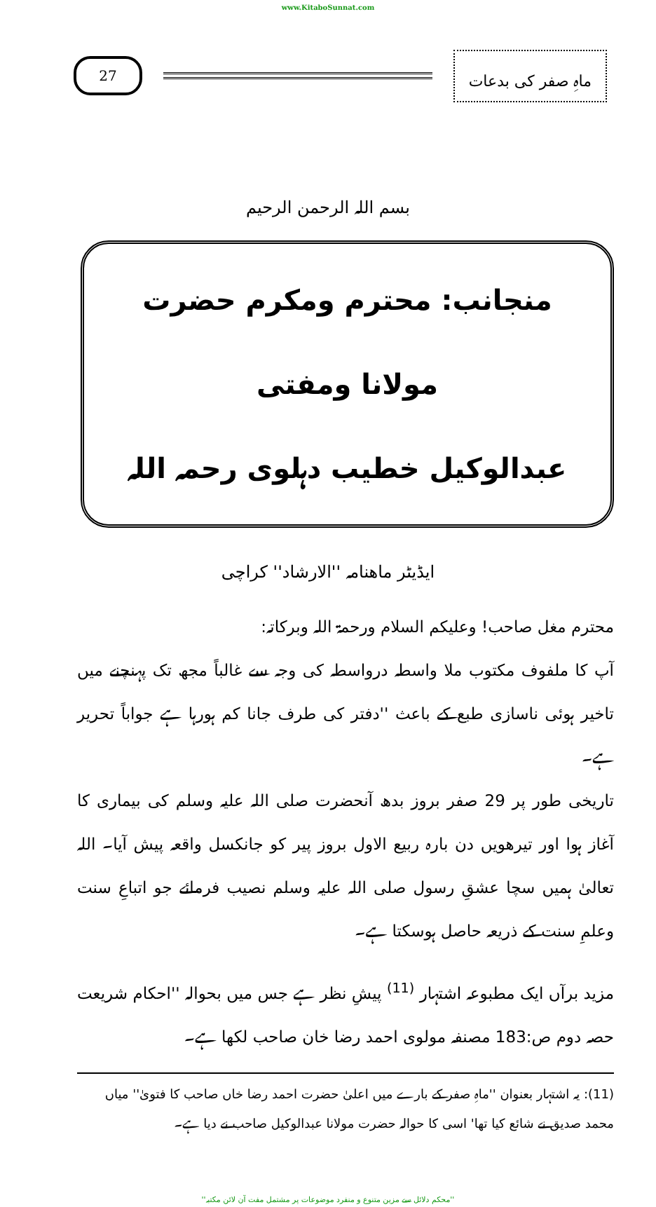www.KitaboSunnat.com
27
ماہِ صفر کی بدعات
بسم اللہ الرحمن الرحیم
منجانب: محترم ومکرم حضرت مولانا ومفتی
عبدالوکیل خطیب دہلوی رحمہ اللہ
ایڈیٹر ماھنامہ ''الارشاد'' کراچی
محترم مغل صاحب! وعلیکم السلام ورحمۃ اللہ وبرکاتہ:
آپ کا ملفوف مکتوب ملا واسطہ درواسطہ کی وجہ سے غالباً مجھ تک پہنچنے میں تاخیر ہوئی ناسازی طبع کے باعث ''دفتر کی طرف جانا کم ہورہا ہے جواباً تحریر ہے۔
تاریخی طور پر 29 صفر بروز بدھ آنحضرت صلی اللہ علیہ وسلم کی بیماری کا آغاز ہوا اور تیرھویں دن بارہ ربیع الاول بروز پیر کو جانکسل واقعہ پیش آیا۔ اللہ تعالیٰ ہمیں سچا عشقِ رسول صلی اللہ علیہ وسلم نصیب فرمائے جو اتباعِ سنت وعلمِ سنت کے ذریعہ حاصل ہوسکتا ہے۔
مزید برآں ایک مطبوعہ اشتہار <sup>(11)</sup> پیشِ نظر ہے جس میں بحوالہ ''احکام شریعت حصہ دوم ص:183 مصنفہ مولوی احمد رضا خان صاحب لکھا ہے۔
(11): یہ اشتہار بعنوان ''ماہِ صفر کے بارے میں اعلیٰ حضرت احمد رضا خاں صاحب کا فتویٰ'' میاں محمد صدیق نے شائع کیا تھا' اسی کا حوالہ حضرت مولانا عبدالوکیل صاحب نے دیا ہے۔
''محکم دلائل سے مزین متنوع و منفرد موضوعات پر مشتمل مفت آن لائن مکتبہ''